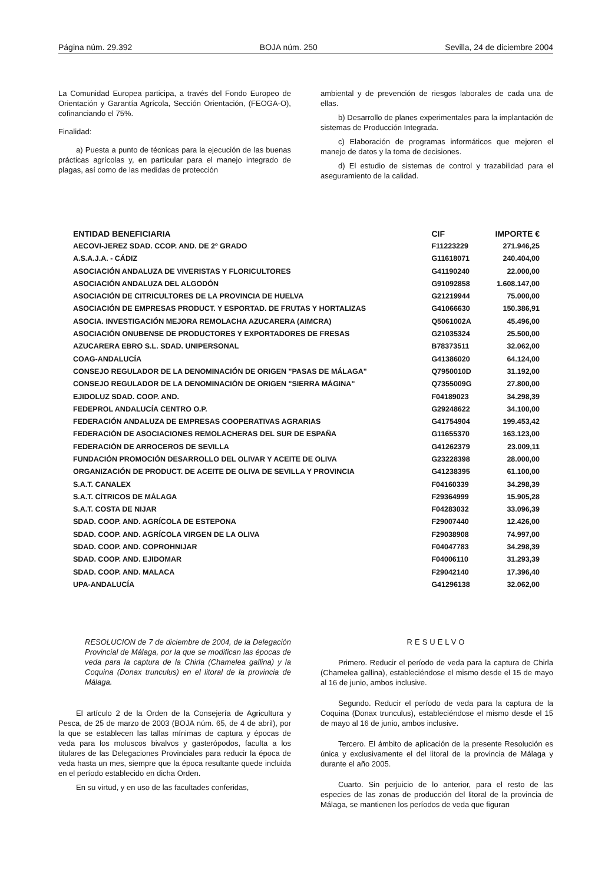Página núm. 29.392 BOJA núm. 250 Sevilla, 24 de diciembre 2004
La Comunidad Europea participa, a través del Fondo Europeo de Orientación y Garantía Agrícola, Sección Orientación, (FEOGA-O), cofinanciando el 75%.
Finalidad:
a) Puesta a punto de técnicas para la ejecución de las buenas prácticas agrícolas y, en particular para el manejo integrado de plagas, así como de las medidas de protección
ambiental y de prevención de riesgos laborales de cada una de ellas.
b) Desarrollo de planes experimentales para la implantación de sistemas de Producción Integrada.
c) Elaboración de programas informáticos que mejoren el manejo de datos y la toma de decisiones.
d) El estudio de sistemas de control y trazabilidad para el aseguramiento de la calidad.
| ENTIDAD BENEFICIARIA | CIF | IMPORTE € |
| --- | --- | --- |
| AECOVI-JEREZ SDAD. CCOP. AND. DE 2º GRADO | F11223229 | 271.946,25 |
| A.S.A.J.A. - CÁDIZ | G11618071 | 240.404,00 |
| ASOCIACIÓN ANDALUZA DE VIVERISTAS Y FLORICULTORES | G41190240 | 22.000,00 |
| ASOCIACIÓN ANDALUZA DEL ALGODÓN | G91092858 | 1.608.147,00 |
| ASOCIACIÓN DE CITRICULTORES DE LA PROVINCIA DE HUELVA | G21219944 | 75.000,00 |
| ASOCIACIÓN DE EMPRESAS PRODUCT. Y ESPORTAD. DE FRUTAS Y HORTALIZAS | G41066630 | 150.386,91 |
| ASOCIA. INVESTIGACIÓN MEJORA REMOLACHA AZUCARERA (AIMCRA) | Q5061002A | 45.496,00 |
| ASOCIACIÓN ONUBENSE DE PRODUCTORES Y EXPORTADORES DE FRESAS | G21035324 | 25.500,00 |
| AZUCARERA EBRO S.L. SDAD. UNIPERSONAL | B78373511 | 32.062,00 |
| COAG-ANDALUCÍA | G41386020 | 64.124,00 |
| CONSEJO REGULADOR DE LA DENOMINACIÓN DE ORIGEN "PASAS DE MÁLAGA" | Q7950010D | 31.192,00 |
| CONSEJO REGULADOR DE LA DENOMINACIÓN DE ORIGEN "SIERRA MÁGINA" | Q7355009G | 27.800,00 |
| EJIDOLUZ SDAD. COOP. AND. | F04189023 | 34.298,39 |
| FEDEPROL ANDALUCÍA CENTRO O.P. | G29248622 | 34.100,00 |
| FEDERACIÓN ANDALUZA DE EMPRESAS COOPERATIVAS AGRARIAS | G41754904 | 199.453,42 |
| FEDERACIÓN DE ASOCIACIONES REMOLACHERAS DEL SUR DE ESPAÑA | G11655370 | 163.123,00 |
| FEDERACIÓN DE ARROCEROS DE SEVILLA | G41262379 | 23.009,11 |
| FUNDACIÓN PROMOCIÓN DESARROLLO DEL OLIVAR Y ACEITE DE OLIVA | G23228398 | 28.000,00 |
| ORGANIZACIÓN DE PRODUCT. DE ACEITE DE OLIVA DE SEVILLA Y PROVINCIA | G41238395 | 61.100,00 |
| S.A.T. CANALEX | F04160339 | 34.298,39 |
| S.A.T. CÍTRICOS DE MÁLAGA | F29364999 | 15.905,28 |
| S.A.T. COSTA DE NIJAR | F04283032 | 33.096,39 |
| SDAD. COOP. AND. AGRÍCOLA DE ESTEPONA | F29007440 | 12.426,00 |
| SDAD. COOP. AND. AGRÍCOLA VIRGEN DE LA OLIVA | F29038908 | 74.997,00 |
| SDAD. COOP. AND. COPROHNIJAR | F04047783 | 34.298,39 |
| SDAD. COOP. AND. EJIDOMAR | F04006110 | 31.293,39 |
| SDAD. COOP. AND. MALACA | F29042140 | 17.396,40 |
| UPA-ANDALUCÍA | G41296138 | 32.062,00 |
RESOLUCION de 7 de diciembre de 2004, de la Delegación Provincial de Málaga, por la que se modifican las épocas de veda para la captura de la Chirla (Chamelea gallina) y la Coquina (Donax trunculus) en el litoral de la provincia de Málaga.
El artículo 2 de la Orden de la Consejería de Agricultura y Pesca, de 25 de marzo de 2003 (BOJA núm. 65, de 4 de abril), por la que se establecen las tallas mínimas de captura y épocas de veda para los moluscos bivalvos y gasterópodos, faculta a los titulares de las Delegaciones Provinciales para reducir la época de veda hasta un mes, siempre que la época resultante quede incluida en el período establecido en dicha Orden.
En su virtud, y en uso de las facultades conferidas,
RESUELVO
Primero. Reducir el período de veda para la captura de Chirla (Chamelea gallina), estableciéndose el mismo desde el 15 de mayo al 16 de junio, ambos inclusive.
Segundo. Reducir el período de veda para la captura de la Coquina (Donax trunculus), estableciéndose el mismo desde el 15 de mayo al 16 de junio, ambos inclusive.
Tercero. El ámbito de aplicación de la presente Resolución es única y exclusivamente el del litoral de la provincia de Málaga y durante el año 2005.
Cuarto. Sin perjuicio de lo anterior, para el resto de las especies de las zonas de producción del litoral de la provincia de Málaga, se mantienen los períodos de veda que figuran